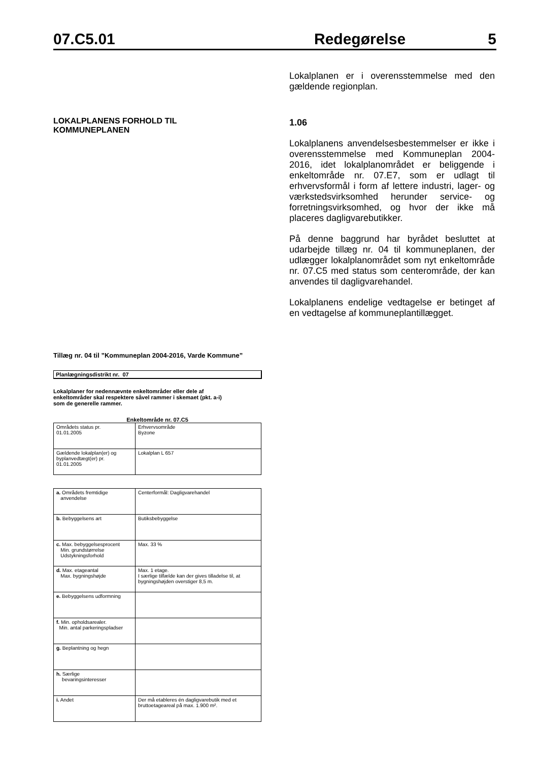07.C5.01 Redegørelse 5
LOKALPLANENS FORHOLD TIL
KOMMUNEPLANEN
Lokalplanen er i overensstemmelse med den gældende regionplan.
1.06
Lokalplanens anvendelsesbestemmelser er ikke i overensstemmelse med Kommuneplan 2004-2016, idet lokalplanområdet er beliggende i enkeltområde nr. 07.E7, som er udlagt til erhvervsformål i form af lettere industri, lager- og værkstedsvirksomhed herunder service- og forretningsvirksomhed, og hvor der ikke må placeres dagligvarebutikker.
På denne baggrund har byrådet besluttet at udarbejde tillæg nr. 04 til kommuneplanen, der udlægger lokalplanområdet som nyt enkeltområde nr. 07.C5 med status som centerområde, der kan anvendes til dagligvarehandel.
Lokalplanens endelige vedtagelse er betinget af en vedtagelse af kommuneplantillægget.
Tillæg nr. 04 til ”Kommuneplan 2004-2016, Varde Kommune”
Planlægningsdistrikt nr. 07
Lokalplaner for nedennævnte enkeltområder eller dele af
enkeltområder skal respektere såvel rammer i skemaet (pkt. a-i)
som de generelle rammer.
Enkeltområde nr. 07.C5
| Områdets status pr. 01.01.2005 | Erhvervsområde Byzone |
| Gældende lokalplan(er) og byplanvedtægt(er) pr. 01.01.2005 | Lokalplan L 657 |
| a. Områdets fremtidige anvendelse | Centerformål: Dagligvarehandel |
| b. Bebyggelsens art | Butiksbebyggelse |
| c. Max. bebyggelsesprocent Min. grundstørrelse Udstykningsforhold | Max. 33 % |
| d. Max. etageantal Max. bygningshøjde | Max. 1 etage. I særlige tilfælde kan der gives tilladelse til, at bygningshøjden overstiger 8,5 m. |
| e. Bebyggelsens udformning | |
| f. Min. opholdsarealer. Min. antal parkeringspladser | |
| g. Beplantning og hegn | |
| h. Særlige bevaringsinteresser | |
| i. Andet | Der må etableres én dagligvarebutik med et bruttoetageareal på max. 1.900 m². |